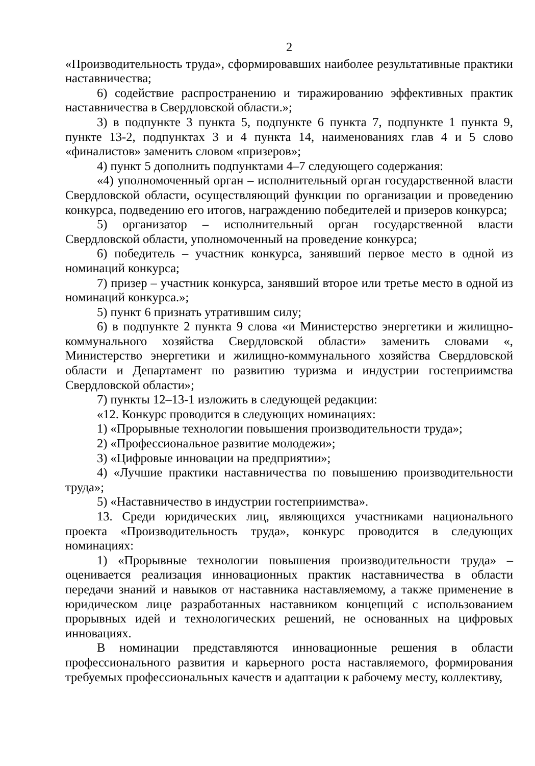2
«Производительность труда», сформировавших наиболее результативные практики наставничества;
6) содействие распространению и тиражированию эффективных практик наставничества в Свердловской области.»;
3) в подпункте 3 пункта 5, подпункте 6 пункта 7, подпункте 1 пункта 9, пункте 13-2, подпунктах 3 и 4 пункта 14, наименованиях глав 4 и 5 слово «финалистов» заменить словом «призеров»;
4) пункт 5 дополнить подпунктами 4–7 следующего содержания:
«4) уполномоченный орган – исполнительный орган государственной власти Свердловской области, осуществляющий функции по организации и проведению конкурса, подведению его итогов, награждению победителей и призеров конкурса;
5) организатор – исполнительный орган государственной власти Свердловской области, уполномоченный на проведение конкурса;
6) победитель – участник конкурса, занявший первое место в одной из номинаций конкурса;
7) призер – участник конкурса, занявший второе или третье место в одной из номинаций конкурса.»;
5) пункт 6 признать утратившим силу;
6) в подпункте 2 пункта 9 слова «и Министерство энергетики и жилищно-коммунального хозяйства Свердловской области» заменить словами «, Министерство энергетики и жилищно-коммунального хозяйства Свердловской области и Департамент по развитию туризма и индустрии гостеприимства Свердловской области»;
7) пункты 12–13-1 изложить в следующей редакции:
«12. Конкурс проводится в следующих номинациях:
1) «Прорывные технологии повышения производительности труда»;
2) «Профессиональное развитие молодежи»;
3) «Цифровые инновации на предприятии»;
4) «Лучшие практики наставничества по повышению производительности труда»;
5) «Наставничество в индустрии гостеприимства».
13. Среди юридических лиц, являющихся участниками национального проекта «Производительность труда», конкурс проводится в следующих номинациях:
1) «Прорывные технологии повышения производительности труда» – оценивается реализация инновационных практик наставничества в области передачи знаний и навыков от наставника наставляемому, а также применение в юридическом лице разработанных наставником концепций с использованием прорывных идей и технологических решений, не основанных на цифровых инновациях.
В номинации представляются инновационные решения в области профессионального развития и карьерного роста наставляемого, формирования требуемых профессиональных качеств и адаптации к рабочему месту, коллективу,